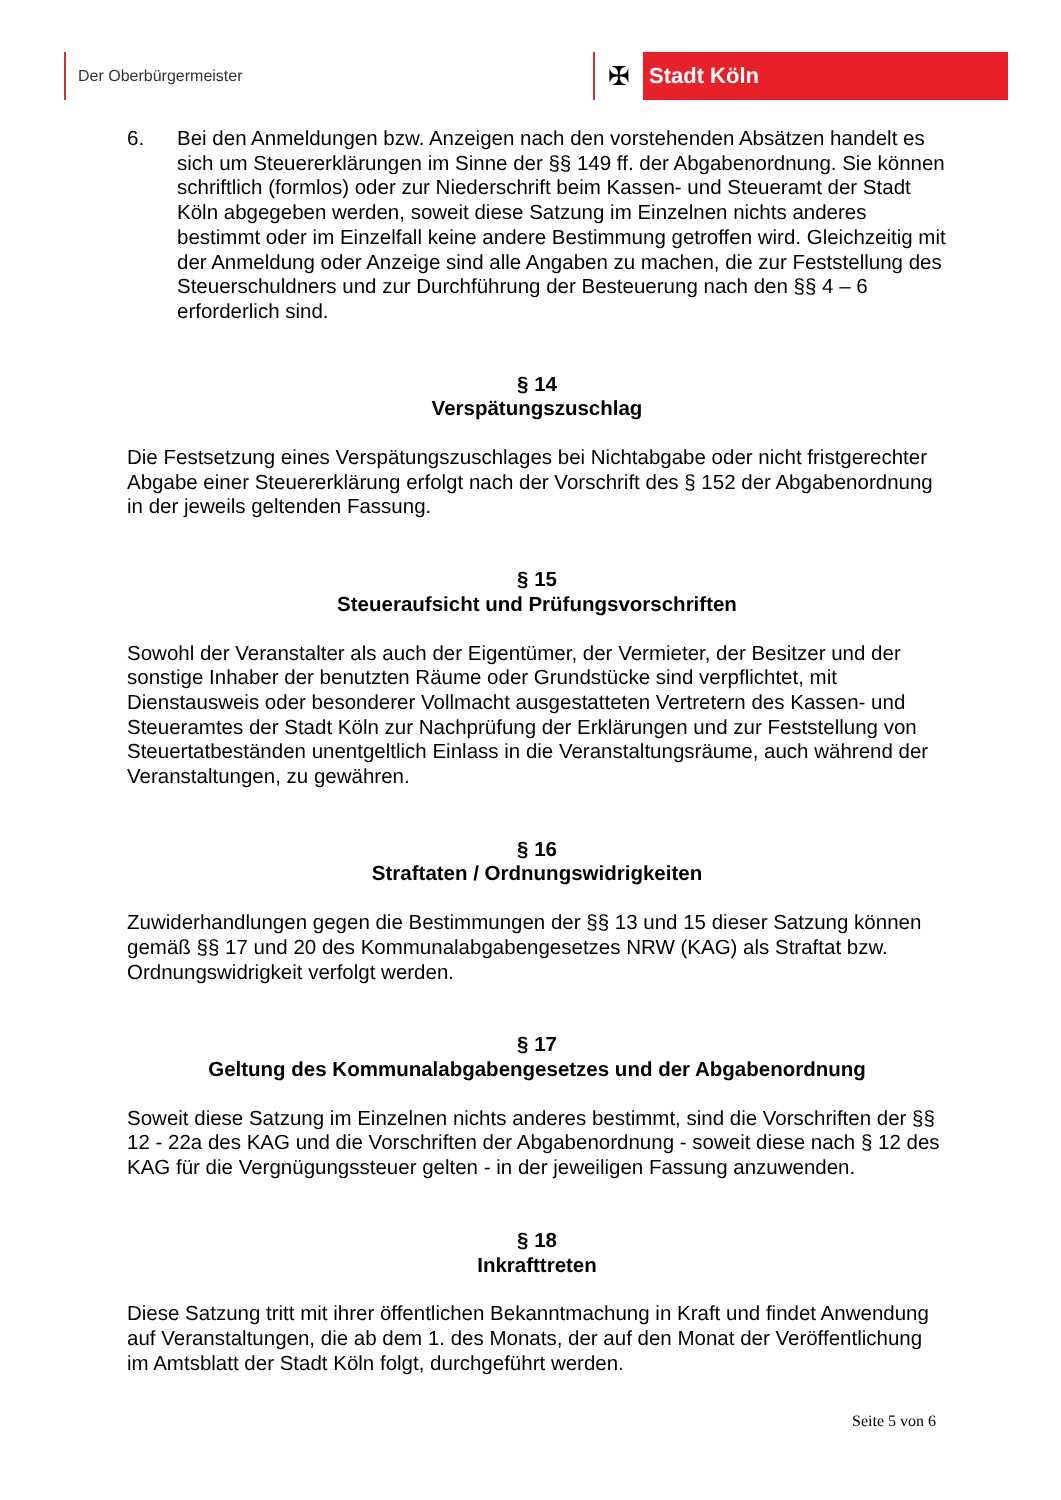Der Oberbürgermeister
✠
Stadt Köln
6. Bei den Anmeldungen bzw. Anzeigen nach den vorstehenden Absätzen handelt es sich um Steuererklärungen im Sinne der §§ 149 ff. der Abgabenordnung. Sie können schriftlich (formlos) oder zur Niederschrift beim Kassen- und Steueramt der Stadt Köln abgegeben werden, soweit diese Satzung im Einzelnen nichts anderes bestimmt oder im Einzelfall keine andere Bestimmung getroffen wird. Gleichzeitig mit der Anmeldung oder Anzeige sind alle Angaben zu machen, die zur Feststellung des Steuerschuldners und zur Durchführung der Besteuerung nach den §§ 4 – 6 erforderlich sind.
§ 14
Verspätungszuschlag
Die Festsetzung eines Verspätungszuschlages bei Nichtabgabe oder nicht fristgerechter Abgabe einer Steuererklärung erfolgt nach der Vorschrift des § 152 der Abgabenordnung in der jeweils geltenden Fassung.
§ 15
Steueraufsicht und Prüfungsvorschriften
Sowohl der Veranstalter als auch der Eigentümer, der Vermieter, der Besitzer und der sonstige Inhaber der benutzten Räume oder Grundstücke sind verpflichtet, mit Dienstausweis oder besonderer Vollmacht ausgestatteten Vertretern des Kassen- und Steueramtes der Stadt Köln zur Nachprüfung der Erklärungen und zur Feststellung von Steuertatbeständen unentgeltlich Einlass in die Veranstaltungsräume, auch während der Veranstaltungen, zu gewähren.
§ 16
Straftaten / Ordnungswidrigkeiten
Zuwiderhandlungen gegen die Bestimmungen der §§ 13 und 15 dieser Satzung können gemäß §§ 17 und 20 des Kommunalabgabengesetzes NRW (KAG) als Straftat bzw. Ordnungswidrigkeit verfolgt werden.
§ 17
Geltung des Kommunalabgabengesetzes und der Abgabenordnung
Soweit diese Satzung im Einzelnen nichts anderes bestimmt, sind die Vorschriften der §§ 12 - 22a des KAG und die Vorschriften der Abgabenordnung - soweit diese nach § 12 des KAG für die Vergnügungssteuer gelten - in der jeweiligen Fassung anzuwenden.
§ 18
Inkrafttreten
Diese Satzung tritt mit ihrer öffentlichen Bekanntmachung in Kraft und findet Anwendung auf Veranstaltungen, die ab dem 1. des Monats, der auf den Monat der Veröffentlichung im Amtsblatt der Stadt Köln folgt, durchgeführt werden.
Seite 5 von 6